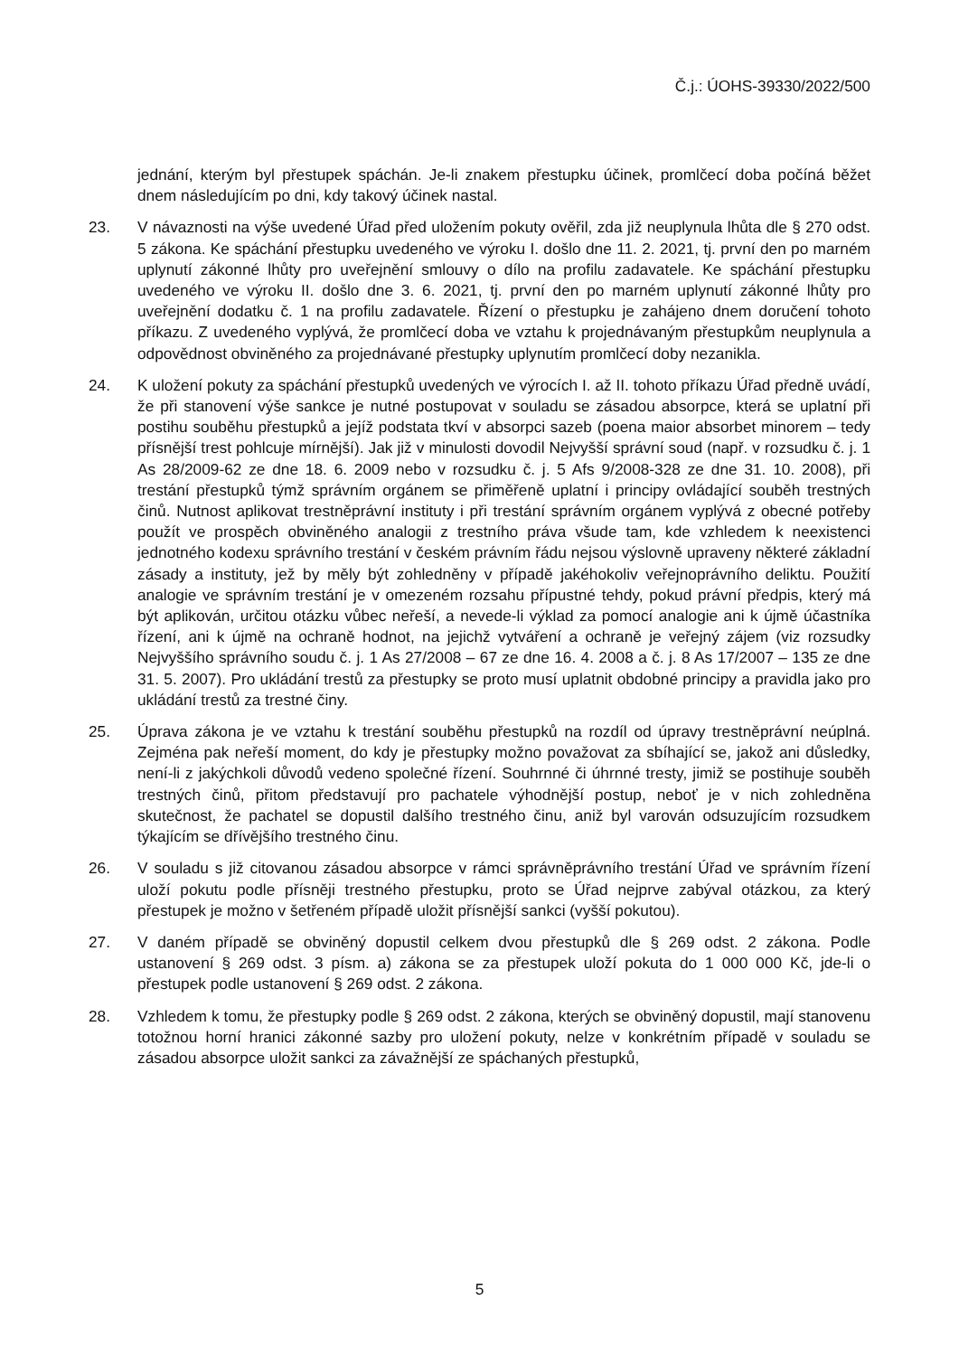Č.j.: ÚOHS-39330/2022/500
jednání, kterým byl přestupek spáchán. Je-li znakem přestupku účinek, promlčecí doba počíná běžet dnem následujícím po dni, kdy takový účinek nastal.
23. V návaznosti na výše uvedené Úřad před uložením pokuty ověřil, zda již neuplynula lhůta dle § 270 odst. 5 zákona. Ke spáchání přestupku uvedeného ve výroku I. došlo dne 11. 2. 2021, tj. první den po marném uplynutí zákonné lhůty pro uveřejnění smlouvy o dílo na profilu zadavatele. Ke spáchání přestupku uvedeného ve výroku II. došlo dne 3. 6. 2021, tj. první den po marném uplynutí zákonné lhůty pro uveřejnění dodatku č. 1 na profilu zadavatele. Řízení o přestupku je zahájeno dnem doručení tohoto příkazu. Z uvedeného vyplývá, že promlčecí doba ve vztahu k projednávaným přestupkům neuplynula a odpovědnost obviněného za projednávané přestupky uplynutím promlčecí doby nezanikla.
24. K uložení pokuty za spáchání přestupků uvedených ve výrocích I. až II. tohoto příkazu Úřad předně uvádí, že při stanovení výše sankce je nutné postupovat v souladu se zásadou absorpce, která se uplatní při postihu souběhu přestupků a jejíž podstata tkví v absorpci sazeb (poena maior absorbet minorem – tedy přísnější trest pohlcuje mírnější). Jak již v minulosti dovodil Nejvyšší správní soud (např. v rozsudku č. j. 1 As 28/2009-62 ze dne 18. 6. 2009 nebo v rozsudku č. j. 5 Afs 9/2008-328 ze dne 31. 10. 2008), při trestání přestupků týmž správním orgánem se přiměřeně uplatní i principy ovládající souběh trestných činů. Nutnost aplikovat trestněprávní instituty i při trestání správním orgánem vyplývá z obecné potřeby použít ve prospěch obviněného analogii z trestního práva všude tam, kde vzhledem k neexistenci jednotného kodexu správního trestání v českém právním řádu nejsou výslovně upraveny některé základní zásady a instituty, jež by měly být zohledněny v případě jakéhokoliv veřejnoprávního deliktu. Použití analogie ve správním trestání je v omezeném rozsahu přípustné tehdy, pokud právní předpis, který má být aplikován, určitou otázku vůbec neřeší, a nevede-li výklad za pomocí analogie ani k újmě účastníka řízení, ani k újmě na ochraně hodnot, na jejichž vytváření a ochraně je veřejný zájem (viz rozsudky Nejvyššího správního soudu č. j. 1 As 27/2008 – 67 ze dne 16. 4. 2008 a č. j. 8 As 17/2007 – 135 ze dne 31. 5. 2007). Pro ukládání trestů za přestupky se proto musí uplatnit obdobné principy a pravidla jako pro ukládání trestů za trestné činy.
25. Úprava zákona je ve vztahu k trestání souběhu přestupků na rozdíl od úpravy trestněprávní neúplná. Zejména pak neřeší moment, do kdy je přestupky možno považovat za sbíhající se, jakož ani důsledky, není-li z jakýchkoli důvodů vedeno společné řízení. Souhrnné či úhrnné tresty, jimiž se postihuje souběh trestných činů, přitom představují pro pachatele výhodnější postup, neboť je v nich zohledněna skutečnost, že pachatel se dopustil dalšího trestného činu, aniž byl varován odsuzujícím rozsudkem týkajícím se dřívějšího trestného činu.
26. V souladu s již citovanou zásadou absorpce v rámci správněprávního trestání Úřad ve správním řízení uloží pokutu podle přísněji trestného přestupku, proto se Úřad nejprve zabýval otázkou, za který přestupek je možno v šetřeném případě uložit přísnější sankci (vyšší pokutou).
27. V daném případě se obviněný dopustil celkem dvou přestupků dle § 269 odst. 2 zákona. Podle ustanovení § 269 odst. 3 písm. a) zákona se za přestupek uloží pokuta do 1 000 000 Kč, jde-li o přestupek podle ustanovení § 269 odst. 2 zákona.
28. Vzhledem k tomu, že přestupky podle § 269 odst. 2 zákona, kterých se obviněný dopustil, mají stanovenu totožnou horní hranici zákonné sazby pro uložení pokuty, nelze v konkrétním případě v souladu se zásadou absorpce uložit sankci za závažnější ze spáchaných přestupků,
5